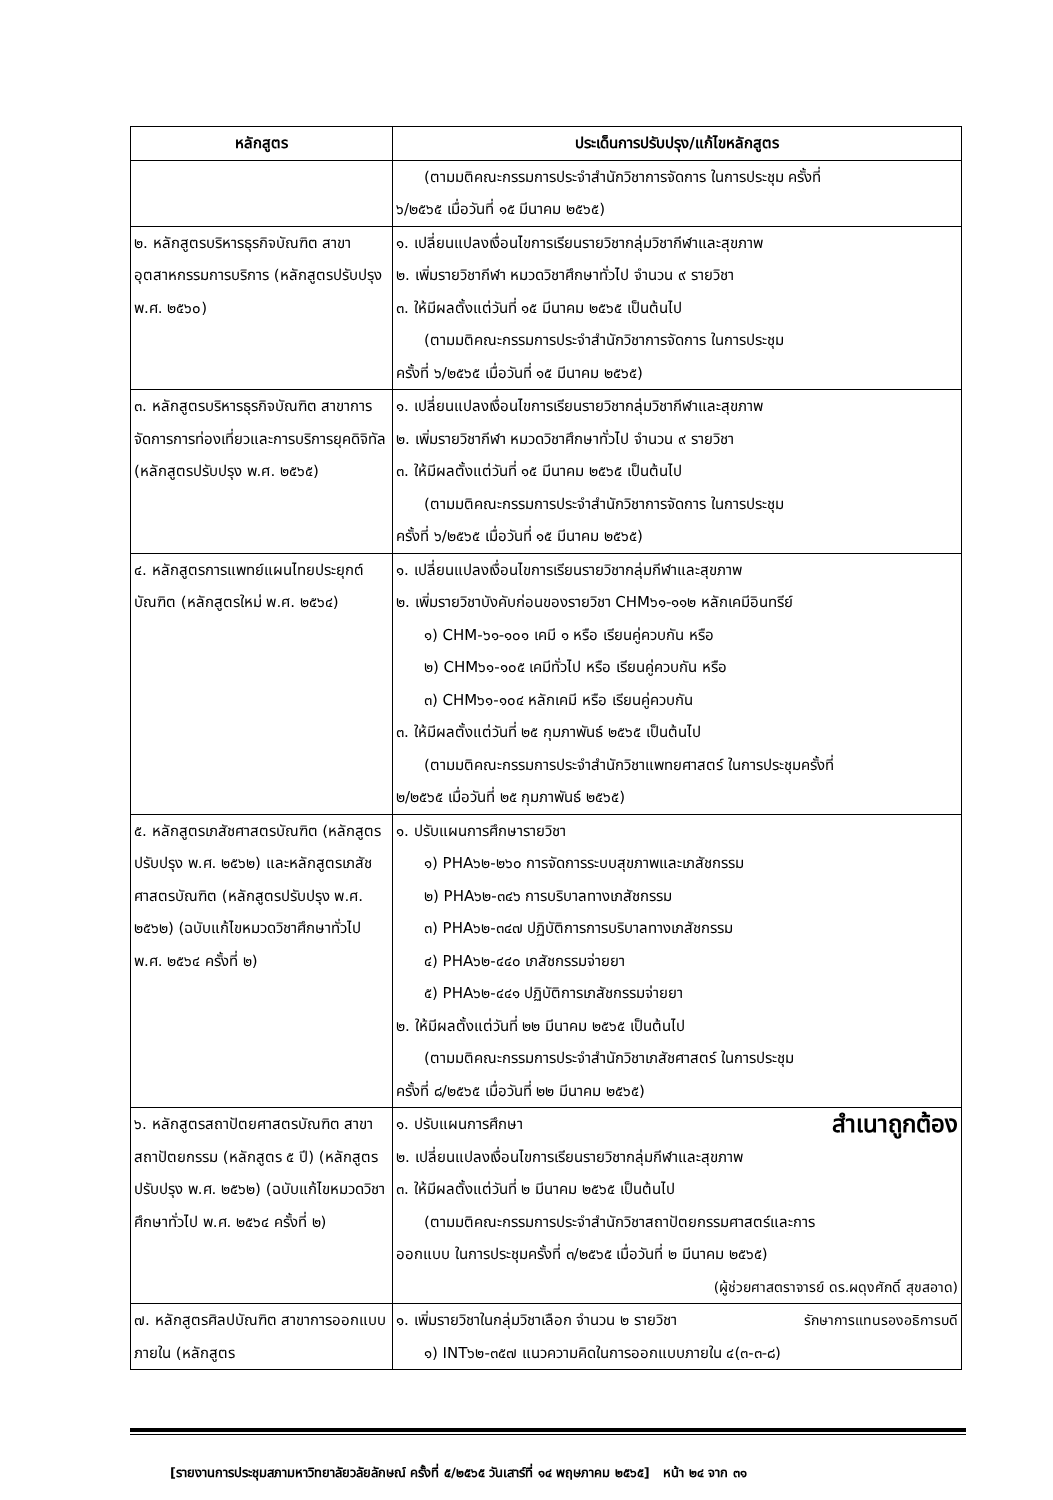| หลักสูตร | ประเด็นการปรับปรุง/แก้ไขหลักสูตร |
| --- | --- |
| | (ตามมติคณะกรรมการประจำสำนักวิชาการจัดการ ในการประชุม ครั้งที่ ๖/๒๕๖๕ เมื่อวันที่ ๑๕ มีนาคม ๒๕๖๕) |
| ๒. หลักสูตรบริหารธุรกิจบัณฑิต สาขาอุตสาหกรรมการบริการ (หลักสูตรปรับปรุง พ.ศ. ๒๕๖๐) | ๑. เปลี่ยนแปลงเงื่อนไขการเรียนรายวิชากลุ่มวิชากีฬาและสุขภาพ ๒. เพิ่มรายวิชากีฬา หมวดวิชาศึกษาทั่วไป จำนวน ๙ รายวิชา ๓. ให้มีผลตั้งแต่วันที่ ๑๕ มีนาคม ๒๕๖๕ เป็นต้นไป (ตามมติคณะกรรมการประจำสำนักวิชาการจัดการ ในการประชุม ครั้งที่ ๖/๒๕๖๕ เมื่อวันที่ ๑๕ มีนาคม ๒๕๖๕) |
| ๓. หลักสูตรบริหารธุรกิจบัณฑิต สาขาการจัดการการท่องเที่ยวและการบริการยุคดิจิทัล (หลักสูตรปรับปรุง พ.ศ. ๒๕๖๕) | ๑. เปลี่ยนแปลงเงื่อนไขการเรียนรายวิชากลุ่มวิชากีฬาและสุขภาพ ๒. เพิ่มรายวิชากีฬา หมวดวิชาศึกษาทั่วไป จำนวน ๙ รายวิชา ๓. ให้มีผลตั้งแต่วันที่ ๑๕ มีนาคม ๒๕๖๕ เป็นต้นไป (ตามมติคณะกรรมการประจำสำนักวิชาการจัดการ ในการประชุม ครั้งที่ ๖/๒๕๖๕ เมื่อวันที่ ๑๕ มีนาคม ๒๕๖๕) |
| ๔. หลักสูตรการแพทย์แผนไทยประยุกต์บัณฑิต (หลักสูตรใหม่ พ.ศ. ๒๕๖๔) | ๑. เปลี่ยนแปลงเงื่อนไขการเรียนรายวิชากลุ่มกีฬาและสุขภาพ ๒. เพิ่มรายวิชาบังคับก่อนของรายวิชา CHM๖๑-๑๑๒ หลักเคมีอินทรีย์ ๑) CHM-๖๑-๑๐๑ เคมี ๑ หรือ เรียนคู่ควบกัน หรือ ๒) CHM๖๑-๑๐๕ เคมีทั่วไป หรือ เรียนคู่ควบกัน หรือ ๓) CHM๖๑-๑๐๔ หลักเคมี หรือ เรียนคู่ควบกัน ๓. ให้มีผลตั้งแต่วันที่ ๒๕ กุมภาพันธ์ ๒๕๖๕ เป็นต้นไป (ตามมติคณะกรรมการประจำสำนักวิชาแพทยศาสตร์ ในการประชุมครั้งที่ ๒/๒๕๖๕ เมื่อวันที่ ๒๕ กุมภาพันธ์ ๒๕๖๕) |
| ๕. หลักสูตรเภสัชศาสตรบัณฑิต (หลักสูตรปรับปรุง พ.ศ. ๒๕๖๒) และหลักสูตรเภสัชศาสตรบัณฑิต (หลักสูตรปรับปรุง พ.ศ. ๒๕๖๒) (ฉบับแก้ไขหมวดวิชาศึกษาทั่วไป พ.ศ. ๒๕๖๔ ครั้งที่ ๒) | ๑. ปรับแผนการศึกษารายวิชา ๑) PHA๖๒-๒๖๐ การจัดการระบบสุขภาพและเภสัชกรรม ๒) PHA๖๒-๓๔๖ การบริบาลทางเภสัชกรรม ๓) PHA๖๒-๓๔๗ ปฏิบัติการการบริบาลทางเภสัชกรรม ๔) PHA๖๒-๔๔๐ เภสัชกรรมจ่ายยา ๕) PHA๖๒-๔๔๑ ปฏิบัติการเภสัชกรรมจ่ายยา ๒. ให้มีผลตั้งแต่วันที่ ๒๒ มีนาคม ๒๕๖๕ เป็นต้นไป (ตามมติคณะกรรมการประจำสำนักวิชาเภสัชศาสตร์ ในการประชุม ครั้งที่ ๘/๒๕๖๕ เมื่อวันที่ ๒๒ มีนาคม ๒๕๖๕) |
| ๖. หลักสูตรสถาปัตยศาสตรบัณฑิต สาขาสถาปัตยกรรม (หลักสูตร ๕ ปี) (หลักสูตรปรับปรุง พ.ศ. ๒๕๖๒) (ฉบับแก้ไขหมวดวิชาศึกษาทั่วไป พ.ศ. ๒๕๖๔ ครั้งที่ ๒) | สำเนาถูกต้อง ๑. ปรับแผนการศึกษา ๒. เปลี่ยนแปลงเงื่อนไขการเรียนรายวิชากลุ่มกีฬาและสุขภาพ ๓. ให้มีผลตั้งแต่วันที่ ๒ มีนาคม ๒๕๖๕ เป็นต้นไป (ตามมติคณะกรรมการประจำสำนักวิชาสถาปัตยกรรมศาสตร์และการ ออกแบบ ในการประชุมครั้งที่ ๓/๒๕๖๕ เมื่อวันที่ ๒ มีนาคม ๒๕๖๕) (ผู้ช่วยศาสตราจารย์ ดร.ผดุงศักดิ์ สุขสอาด) |
| ๗. หลักสูตรศิลปบัณฑิต สาขาการออกแบบภายใน (หลักสูตร | ๑. เพิ่มรายวิชาในกลุ่มวิชาเลือก จำนวน ๒ รายวิชา รักษาการแทนรองอธิการบดี ๑) INT๖๒-๓๕๗ แนวความคิดในการออกแบบภายใน ๔(๓-๓-๘) |
[รายงานการประชุมสภามหาวิทยาลัยวลัยลักษณ์ ครั้งที่ ๕/๒๕๖๕ วันเสาร์ที่ ๑๔ พฤษภาคม ๒๕๖๕] หน้า ๒๔ จาก ๓๑